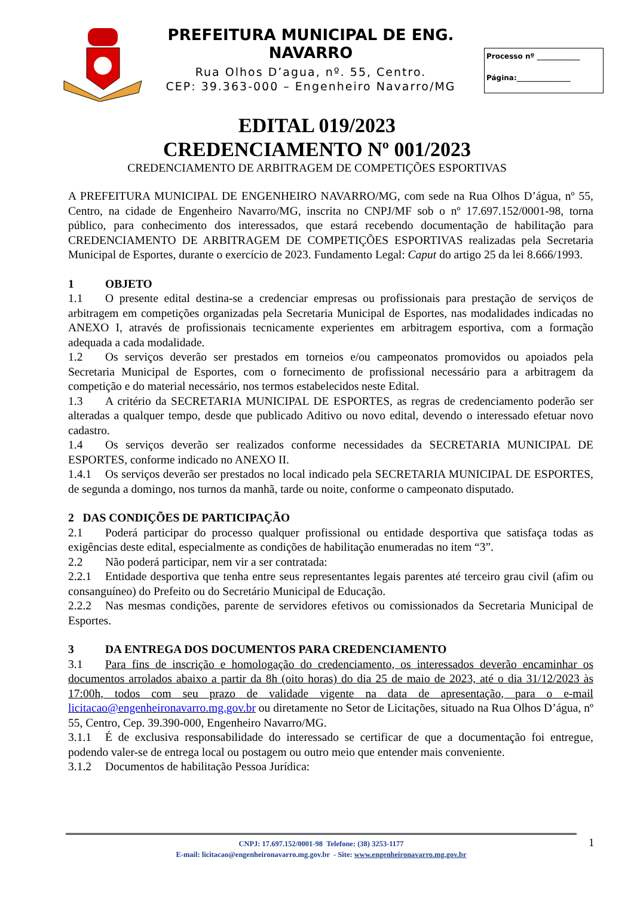PREFEITURA MUNICIPAL DE ENG. NAVARRO
Rua Olhos D’agua, nº. 55, Centro.
CEP: 39.363-000 – Engenheiro Navarro/MG
Processo nº ____________
Página:_______________
EDITAL 019/2023
CREDENCIAMENTO Nº 001/2023
CREDENCIAMENTO DE ARBITRAGEM DE COMPETIÇÕES ESPORTIVAS
A PREFEITURA MUNICIPAL DE ENGENHEIRO NAVARRO/MG, com sede na Rua Olhos D’água, nº 55, Centro, na cidade de Engenheiro Navarro/MG, inscrita no CNPJ/MF sob o nº 17.697.152/0001-98, torna público, para conhecimento dos interessados, que estará recebendo documentação de habilitação para CREDENCIAMENTO DE ARBITRAGEM DE COMPETIÇÕES ESPORTIVAS realizadas pela Secretaria Municipal de Esportes, durante o exercício de 2023. Fundamento Legal: Caput do artigo 25 da lei 8.666/1993.
1 OBJETO
1.1 O presente edital destina-se a credenciar empresas ou profissionais para prestação de serviços de arbitragem em competições organizadas pela Secretaria Municipal de Esportes, nas modalidades indicadas no ANEXO I, através de profissionais tecnicamente experientes em arbitragem esportiva, com a formação adequada a cada modalidade.
1.2 Os serviços deverão ser prestados em torneios e/ou campeonatos promovidos ou apoiados pela Secretaria Municipal de Esportes, com o fornecimento de profissional necessário para a arbitragem da competição e do material necessário, nos termos estabelecidos neste Edital.
1.3 A critério da SECRETARIA MUNICIPAL DE ESPORTES, as regras de credenciamento poderão ser alteradas a qualquer tempo, desde que publicado Aditivo ou novo edital, devendo o interessado efetuar novo cadastro.
1.4 Os serviços deverão ser realizados conforme necessidades da SECRETARIA MUNICIPAL DE ESPORTES, conforme indicado no ANEXO II.
1.4.1 Os serviços deverão ser prestados no local indicado pela SECRETARIA MUNICIPAL DE ESPORTES, de segunda a domingo, nos turnos da manhã, tarde ou noite, conforme o campeonato disputado.
2 DAS CONDIÇÕES DE PARTICIPAÇÃO
2.1 Poderá participar do processo qualquer profissional ou entidade desportiva que satisfaça todas as exigências deste edital, especialmente as condições de habilitação enumeradas no item “3”.
2.2 Não poderá participar, nem vir a ser contratada:
2.2.1 Entidade desportiva que tenha entre seus representantes legais parentes até terceiro grau civil (afim ou consanguíneo) do Prefeito ou do Secretário Municipal de Educação.
2.2.2 Nas mesmas condições, parente de servidores efetivos ou comissionados da Secretaria Municipal de Esportes.
3 DA ENTREGA DOS DOCUMENTOS PARA CREDENCIAMENTO
3.1 Para fins de inscrição e homologação do credenciamento, os interessados deverão encaminhar os documentos arrolados abaixo a partir da 8h (oito horas) do dia 25 de maio de 2023, até o dia 31/12/2023 às 17:00h, todos com seu prazo de validade vigente na data de apresentação, para o e-mail licitacao@engenheironavarro.mg.gov.br ou diretamente no Setor de Licitações, situado na Rua Olhos D’água, nº 55, Centro, Cep. 39.390-000, Engenheiro Navarro/MG.
3.1.1 É de exclusiva responsabilidade do interessado se certificar de que a documentação foi entregue, podendo valer-se de entrega local ou postagem ou outro meio que entender mais conveniente.
3.1.2 Documentos de habilitação Pessoa Jurídica:
CNPJ: 17.697.152/0001-98 Telefone: (38) 3253-1177
E-mail: licitacao@engenheironavarro.mg.gov.br - Site: www.engenheironavarro.mg.gov.br
1